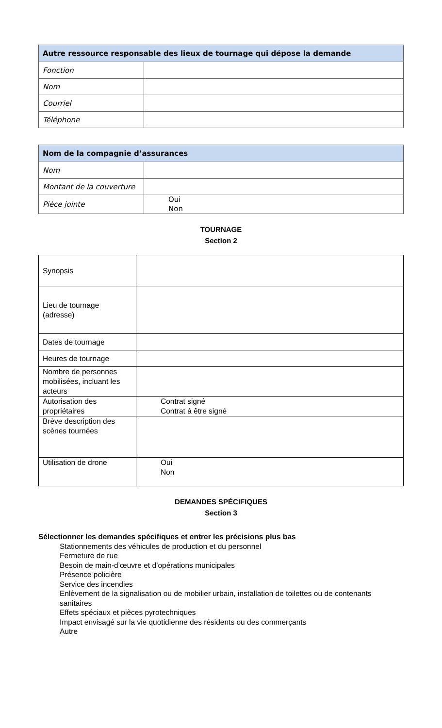| Autre ressource responsable des lieux de tournage qui dépose la demande | |
| --- | --- |
| Fonction | |
| Nom | |
| Courriel | |
| Téléphone | |
| Nom de la compagnie d’assurances | |
| --- | --- |
| Nom | |
| Montant de la couverture | |
| Pièce jointe | Oui Non |
TOURNAGE
Section 2
| Synopsis | |
| Lieu de tournage (adresse) | |
| Dates de tournage | |
| Heures de tournage | |
| Nombre de personnes mobilisées, incluant les acteurs | |
| Autorisation des propriétaires | Contrat signé Contrat à être signé |
| Brève description des scènes tournées | |
| Utilisation de drone | Oui Non |
DEMANDES SPÉCIFIQUES
Section 3
Sélectionner les demandes spécifiques et entrer les précisions plus bas
Stationnements des véhicules de production et du personnel
Fermeture de rue
Besoin de main-d’œuvre et d’opérations municipales
Présence policière
Service des incendies
Enlèvement de la signalisation ou de mobilier urbain, installation de toilettes ou de contenants sanitaires
Effets spéciaux et pièces pyrotechniques
Impact envisagé sur la vie quotidienne des résidents ou des commerçants
Autre